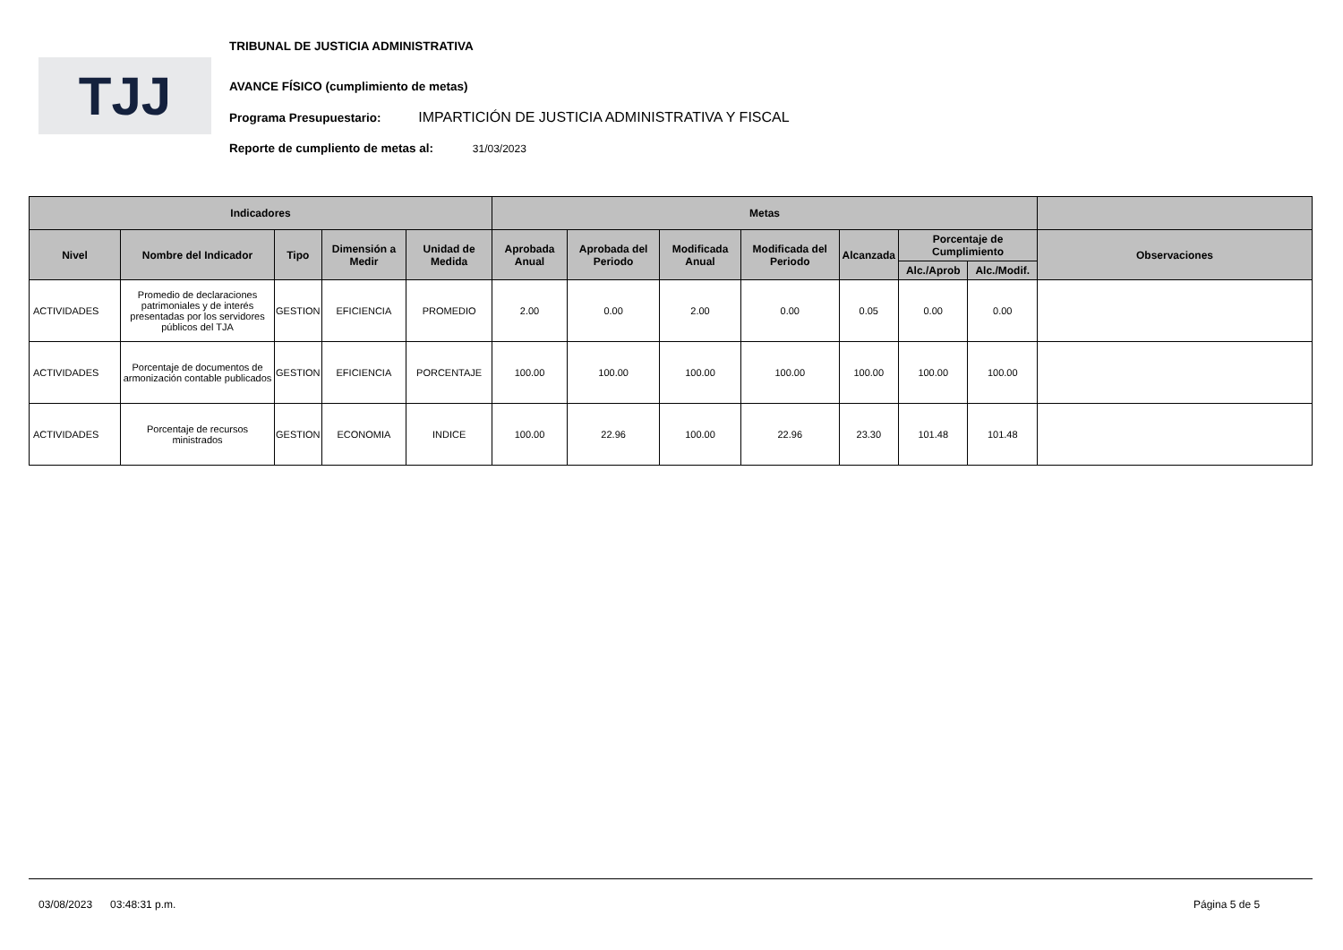TJJ
TRIBUNAL DE JUSTICIA ADMINISTRATIVA
AVANCE FÍSICO (cumplimiento de metas)
Programa Presupuestario: IMPARTICIÓN DE JUSTICIA ADMINISTRATIVA Y FISCAL
Reporte de cumpliento de metas al: 31/03/2023
| Indicadores | | | | | Metas | | | | | | | |
| --- | --- | --- | --- | --- | --- | --- | --- | --- | --- | --- | --- | --- |
| Nivel | Nombre del Indicador | Tipo | Dimensión a Medir | Unidad de Medida | Aprobada Anual | Aprobada del Periodo | Modificada Anual | Modificada del Periodo | Alcanzada | Porcentaje de Cumplimiento | | Observaciones |
| | | | | | | | | | | Alc./Aprob | Alc./Modif. | |
| ACTIVIDADES | Promedio de declaraciones patrimoniales y de interés presentadas por los servidores públicos del TJA | GESTION | EFICIENCIA | PROMEDIO | 2.00 | 0.00 | 2.00 | 0.00 | 0.05 | 0.00 | 0.00 | |
| ACTIVIDADES | Porcentaje de documentos de armonización contable publicados | GESTION | EFICIENCIA | PORCENTAJE | 100.00 | 100.00 | 100.00 | 100.00 | 100.00 | 100.00 | 100.00 | |
| ACTIVIDADES | Porcentaje de recursos ministrados | GESTION | ECONOMIA | INDICE | 100.00 | 22.96 | 100.00 | 22.96 | 23.30 | 101.48 | 101.48 | |
03/08/2023 03:48:31 p.m. Página 5 de 5